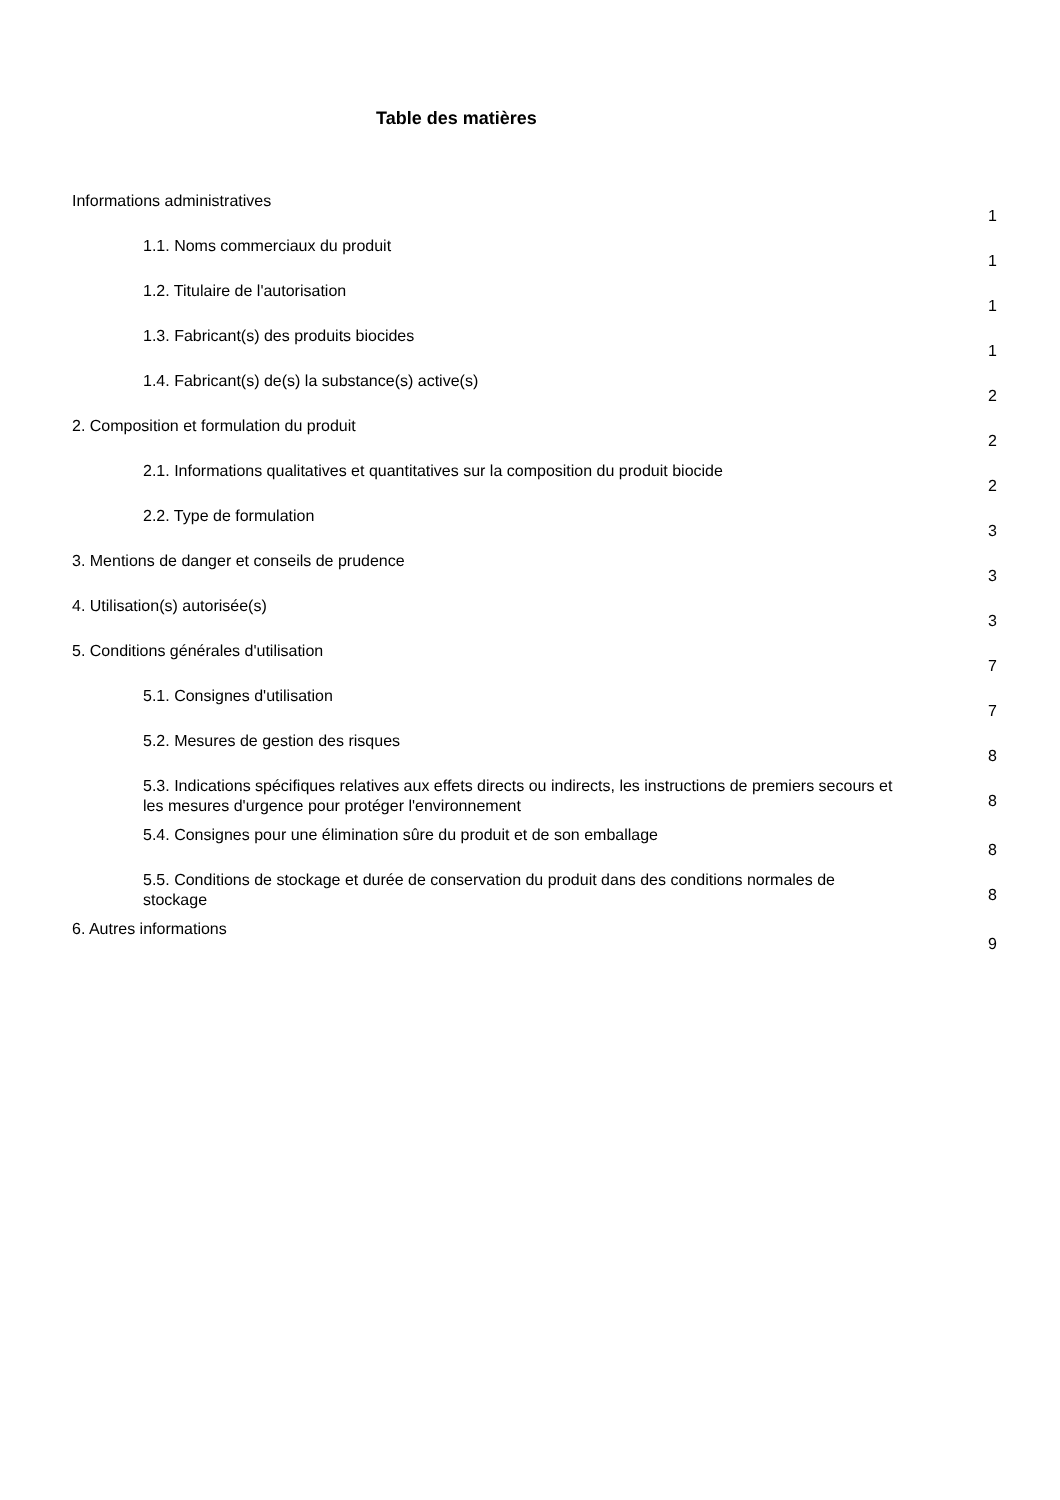Table des matières
Informations administratives
1
1.1. Noms commerciaux du produit
1
1.2. Titulaire de l'autorisation
1
1.3. Fabricant(s) des produits biocides
1
1.4. Fabricant(s) de(s) la substance(s) active(s)
2
2. Composition et formulation du produit
2
2.1. Informations qualitatives et quantitatives sur la composition du produit biocide
2
2.2. Type de formulation
3
3. Mentions de danger et conseils de prudence
3
4. Utilisation(s) autorisée(s)
3
5. Conditions générales d'utilisation
7
5.1. Consignes d'utilisation
7
5.2. Mesures de gestion des risques
8
5.3. Indications spécifiques relatives aux effets directs ou indirects, les instructions de premiers secours et les mesures d'urgence pour protéger l'environnement
8
5.4. Consignes pour une élimination sûre du produit et de son emballage
8
5.5. Conditions de stockage et durée de conservation du produit dans des conditions normales de stockage
8
6. Autres informations
9